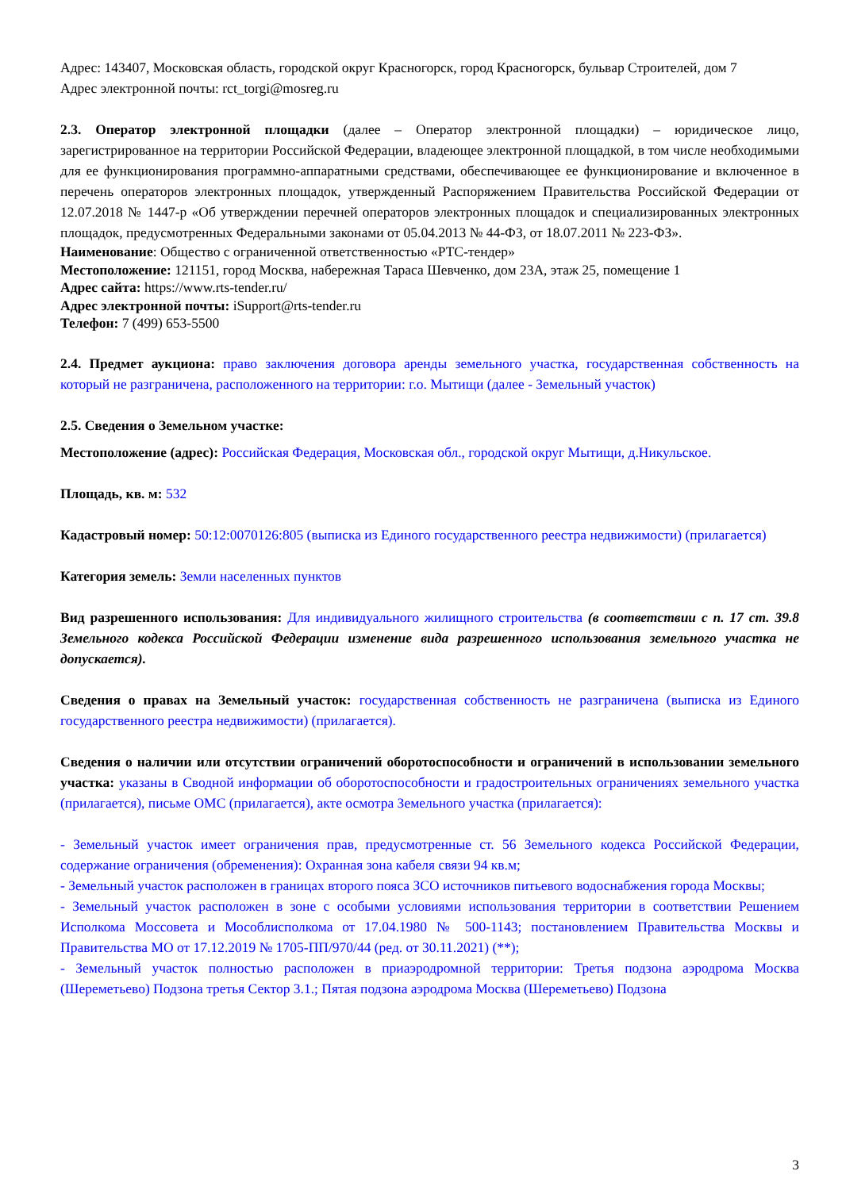Адрес: 143407, Московская область, городской округ Красногорск, город Красногорск, бульвар Строителей, дом 7
Адрес электронной почты: rct_torgi@mosreg.ru
2.3. Оператор электронной площадки (далее – Оператор электронной площадки) – юридическое лицо, зарегистрированное на территории Российской Федерации, владеющее электронной площадкой, в том числе необходимыми для ее функционирования программно-аппаратными средствами, обеспечивающее ее функционирование и включенное в перечень операторов электронных площадок, утвержденный Распоряжением Правительства Российской Федерации от 12.07.2018 № 1447-р «Об утверждении перечней операторов электронных площадок и специализированных электронных площадок, предусмотренных Федеральными законами от 05.04.2013 № 44-ФЗ, от 18.07.2011 № 223-ФЗ».
Наименование: Общество с ограниченной ответственностью «РТС-тендер»
Местоположение: 121151, город Москва, набережная Тараса Шевченко, дом 23А, этаж 25, помещение 1
Адрес сайта: https://www.rts-tender.ru/
Адрес электронной почты: iSupport@rts-tender.ru
Телефон: 7 (499) 653-5500
2.4. Предмет аукциона: право заключения договора аренды земельного участка, государственная собственность на который не разграничена, расположенного на территории: г.о. Мытищи (далее - Земельный участок)
2.5. Сведения о Земельном участке:
Местоположение (адрес): Российская Федерация, Московская обл., городской округ Мытищи, д.Никульское.
Площадь, кв. м: 532
Кадастровый номер: 50:12:0070126:805 (выписка из Единого государственного реестра недвижимости) (прилагается)
Категория земель: Земли населенных пунктов
Вид разрешенного использования: Для индивидуального жилищного строительства (в соответствии с п. 17 ст. 39.8 Земельного кодекса Российской Федерации изменение вида разрешенного использования земельного участка не допускается).
Сведения о правах на Земельный участок: государственная собственность не разграничена (выписка из Единого государственного реестра недвижимости) (прилагается).
Сведения о наличии или отсутствии ограничений оборотоспособности и ограничений в использовании земельного участка: указаны в Сводной информации об оборотоспособности и градостроительных ограничениях земельного участка (прилагается), письме ОМС (прилагается), акте осмотра Земельного участка (прилагается):
- Земельный участок имеет ограничения прав, предусмотренные ст. 56 Земельного кодекса Российской Федерации, содержание ограничения (обременения): Охранная зона кабеля связи 94 кв.м;
- Земельный участок расположен в границах второго пояса ЗСО источников питьевого водоснабжения города Москвы;
- Земельный участок расположен в зоне с особыми условиями использования территории в соответствии Решением Исполкома Моссовета и Мособлисполкома от 17.04.1980 № 500-1143; постановлением Правительства Москвы и Правительства МО от 17.12.2019 № 1705-ПП/970/44 (ред. от 30.11.2021) (**);
- Земельный участок полностью расположен в приаэродромной территории: Третья подзона аэродрома Москва (Шереметьево) Подзона третья Сектор 3.1.; Пятая подзона аэродрома Москва (Шереметьево) Подзона
3